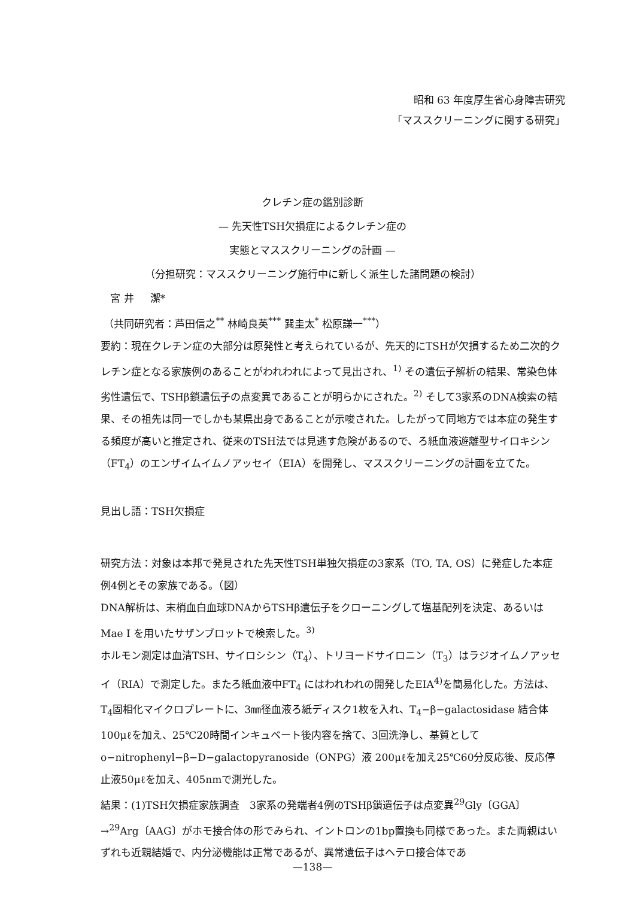昭和 63 年度厚生省心身障害研究
「マススクリーニングに関する研究」
クレチン症の鑑別診断
— 先天性TSH欠損症によるクレチン症の
実態とマススクリーニングの計画 —
（分担研究：マススクリーニング施行中に新しく派生した諸問題の検討）
宮 井 潔*
（共同研究者：芦田信之<sup>**</sup> 林崎良英<sup>***</sup> 巽圭太<sup>*</sup> 松原謙一<sup>***</sup>）
要約：現在クレチン症の大部分は原発性と考えられているが、先天的にTSHが欠損するため二次的クレチン症となる家族例のあることがわれわれによって見出され、<sup>1)</sup> その遺伝子解析の結果、常染色体劣性遺伝で、TSHβ鎖遺伝子の点変異であることが明らかにされた。<sup>2)</sup> そして3家系のDNA検索の結果、その祖先は同一でしかも某県出身であることが示唆された。したがって同地方では本症の発生する頻度が高いと推定され、従来のTSH法では見逃す危険があるので、ろ紙血液遊離型サイロキシン（FT<sub>4</sub>）のエンザイムイムノアッセイ（EIA）を開発し、マススクリーニングの計画を立てた。
見出し語：TSH欠損症
研究方法：対象は本邦で発見された先天性TSH単独欠損症の3家系（TO, TA, OS）に発症した本症例4例とその家族である。（図）
DNA解析は、末梢血白血球DNAからTSHβ遺伝子をクローニングして塩基配列を決定、あるいはMae I を用いたサザンブロットで検索した。<sup>3)</sup>
ホルモン測定は血清TSH、サイロシシン（T<sub>4</sub>）、トリヨードサイロニン（T<sub>3</sub>）はラジオイムノアッセイ（RIA）で測定した。またろ紙血液中FT<sub>4</sub> にはわれわれの開発したEIA<sup>4)</sup>を簡易化した。方法は、 T<sub>4</sub>固相化マイクロプレートに、3㎜径血液ろ紙ディスク1枚を入れ、T<sub>4</sub>−β−galactosidase 結合体 100μℓを加え、25℃20時間インキュベート後内容を捨て、3回洗浄し、基質として o−nitrophenyl−β−D−galactopyranoside（ONPG）液 200μℓを加え25℃60分反応後、反応停止液50μℓを加え、405nmで測光した。
結果：(1)TSH欠損症家族調査　3家系の発端者4例のTSHβ鎖遺伝子は点変異<sup>29</sup>Gly〔GGA〕→<sup>29</sup>Arg〔AAG〕がホモ接合体の形でみられ、イントロンの1bp置換も同様であった。また両親はいずれも近親結婚で、内分泌機能は正常であるが、異常遺伝子はヘテロ接合体であ
—138—